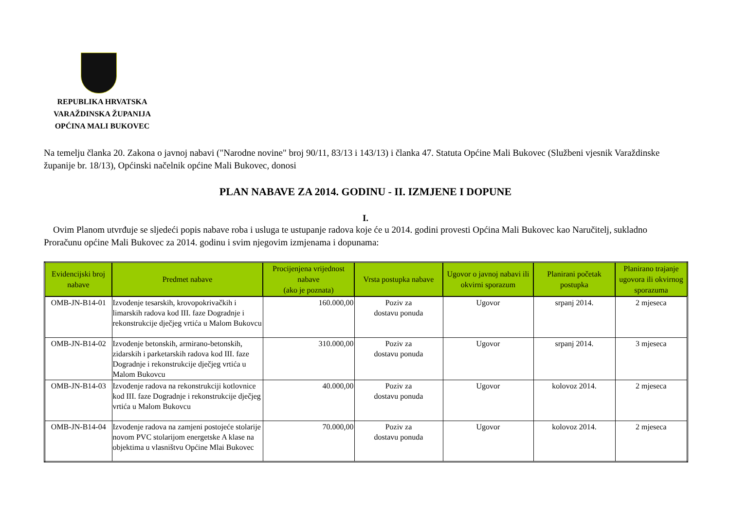REPUBLIKA HRVATSKA
VARAŽDINSKA ŽUPANIJA
OPĆINA MALI BUKOVEC
Na temelju članka 20. Zakona o javnoj nabavi ("Narodne novine" broj 90/11, 83/13 i 143/13) i članka 47. Statuta Općine Mali Bukovec (Službeni vjesnik Varaždinske županije br. 18/13), Općinski načelnik općine Mali Bukovec, donosi
PLAN NABAVE ZA 2014. GODINU - II. IZMJENE I DOPUNE
I.
Ovim Planom utvrđuje se sljedeći popis nabave roba i usluga te ustupanje radova koje će u 2014. godini provesti Općina Mali Bukovec kao Naručitelj, sukladno Proračunu općine Mali Bukovec za 2014. godinu i svim njegovim izmjenama i dopunama:
| Evidencijski broj nabave | Predmet nabave | Procijenjena vrijednost nabave (ako je poznata) | Vrsta postupka nabave | Ugovor o javnoj nabavi ili okvirni sporazum | Planirani početak postupka | Planirano trajanje ugovora ili okvirnog sporazuma |
| --- | --- | --- | --- | --- | --- | --- |
| OMB-JN-B14-01 | Izvođenje tesarskih, krovopokrivačkih i limarskih radova kod III. faze Dogradnje i rekonstrukcije dječjeg vrtića u Malom Bukovcu | 160.000,00 | Poziv za dostavu ponuda | Ugovor | srpanj 2014. | 2 mjeseca |
| OMB-JN-B14-02 | Izvođenje betonskih, armirano-betonskih, zidarskih i parketarskih radova kod III. faze Dogradnje i rekonstrukcije dječjeg vrtića u Malom Bukovcu | 310.000,00 | Poziv za dostavu ponuda | Ugovor | srpanj 2014. | 3 mjeseca |
| OMB-JN-B14-03 | Izvođenje radova na rekonstrukciji kotlovnice kod III. faze Dogradnje i rekonstrukcije dječjeg vrtića u Malom Bukovcu | 40.000,00 | Poziv za dostavu ponuda | Ugovor | kolovoz 2014. | 2 mjeseca |
| OMB-JN-B14-04 | Izvođenje radova na zamjeni postojeće stolarije novom PVC stolarijom energetske A klase na objektima u vlasništvu Općine Mlai Bukovec | 70.000,00 | Poziv za dostavu ponuda | Ugovor | kolovoz 2014. | 2 mjeseca |